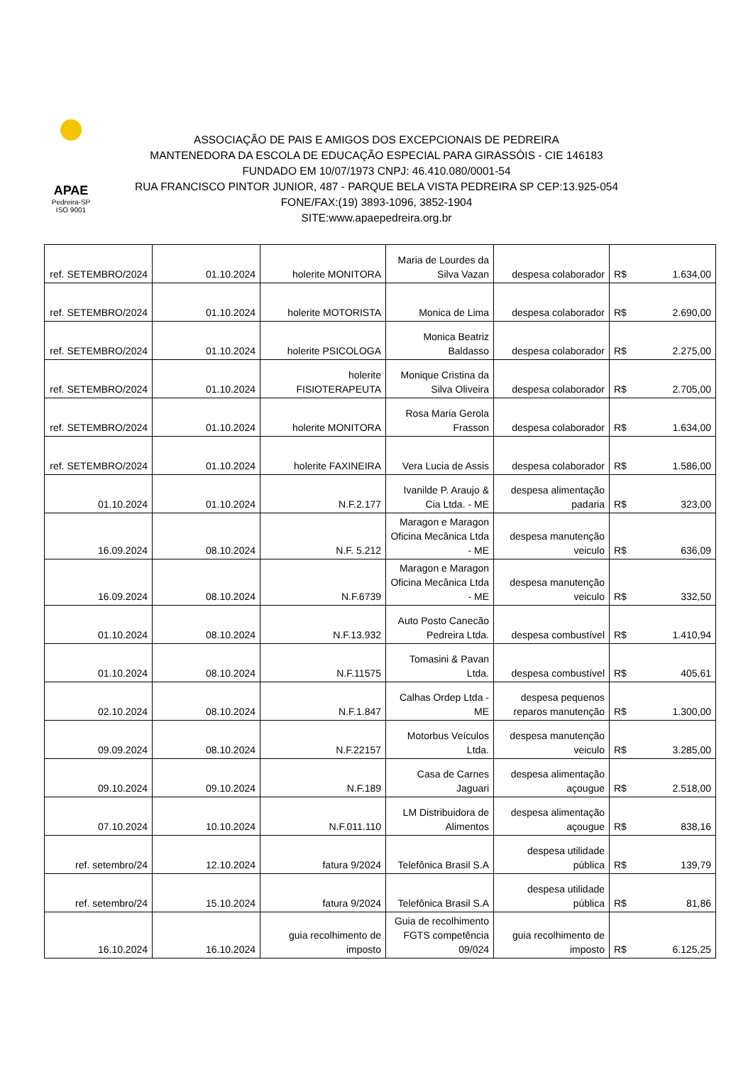APAE
Pedreira-SP
ISO 9001
ASSOCIAÇÃO DE PAIS E AMIGOS DOS EXCEPCIONAIS DE PEDREIRA
MANTENEDORA DA ESCOLA DE EDUCAÇÃO ESPECIAL PARA GIRASSÓIS - CIE 146183
FUNDADO EM 10/07/1973 CNPJ: 46.410.080/0001-54
RUA FRANCISCO PINTOR JUNIOR, 487 - PARQUE BELA VISTA PEDREIRA SP CEP:13.925-054
FONE/FAX:(19) 3893-1096, 3852-1904
SITE:www.apaepedreira.org.br
| ref. SETEMBRO/2024 | 01.10.2024 | holerite MONITORA | Maria de Lourdes da Silva Vazan | despesa colaborador | R$ 1.634,00 |
| ref. SETEMBRO/2024 | 01.10.2024 | holerite MOTORISTA | Monica de Lima | despesa colaborador | R$ 2.690,00 |
| ref. SETEMBRO/2024 | 01.10.2024 | holerite PSICOLOGA | Monica Beatriz Baldasso | despesa colaborador | R$ 2.275,00 |
| ref. SETEMBRO/2024 | 01.10.2024 | holerite FISIOTERAPEUTA | Monique Cristina da Silva Oliveira | despesa colaborador | R$ 2.705,00 |
| ref. SETEMBRO/2024 | 01.10.2024 | holerite MONITORA | Rosa Maria Gerola Frasson | despesa colaborador | R$ 1.634,00 |
| ref. SETEMBRO/2024 | 01.10.2024 | holerite FAXINEIRA | Vera Lucia de Assis | despesa colaborador | R$ 1.586,00 |
| 01.10.2024 | 01.10.2024 | N.F.2.177 | Ivanilde P. Araujo & Cia Ltda. - ME | despesa alimentação padaria | R$ 323,00 |
| 16.09.2024 | 08.10.2024 | N.F. 5.212 | Maragon e Maragon Oficina Mecânica Ltda - ME | despesa manutenção veiculo | R$ 636,09 |
| 16.09.2024 | 08.10.2024 | N.F.6739 | Maragon e Maragon Oficina Mecânica Ltda - ME | despesa manutenção veiculo | R$ 332,50 |
| 01.10.2024 | 08.10.2024 | N.F.13.932 | Auto Posto Canecão Pedreira Ltda. | despesa combustível | R$ 1.410,94 |
| 01.10.2024 | 08.10.2024 | N.F.11575 | Tomasini & Pavan Ltda. | despesa combustível | R$ 405,61 |
| 02.10.2024 | 08.10.2024 | N.F.1.847 | Calhas Ordep Ltda - ME | despesa pequenos reparos manutenção | R$ 1.300,00 |
| 09.09.2024 | 08.10.2024 | N.F.22157 | Motorbus Veículos Ltda. | despesa manutenção veiculo | R$ 3.285,00 |
| 09.10.2024 | 09.10.2024 | N.F.189 | Casa de Carnes Jaguari | despesa alimentação açougue | R$ 2.518,00 |
| 07.10.2024 | 10.10.2024 | N.F.011.110 | LM Distribuidora de Alimentos | despesa alimentação açougue | R$ 838,16 |
| ref. setembro/24 | 12.10.2024 | fatura 9/2024 | Telefônica Brasil S.A | despesa utilidade pública | R$ 139,79 |
| ref. setembro/24 | 15.10.2024 | fatura 9/2024 | Telefônica Brasil S.A | despesa utilidade pública | R$ 81,86 |
| 16.10.2024 | 16.10.2024 | guia recolhimento de imposto | Guia de recolhimento FGTS competência 09/024 | guia recolhimento de imposto | R$ 6.125,25 |